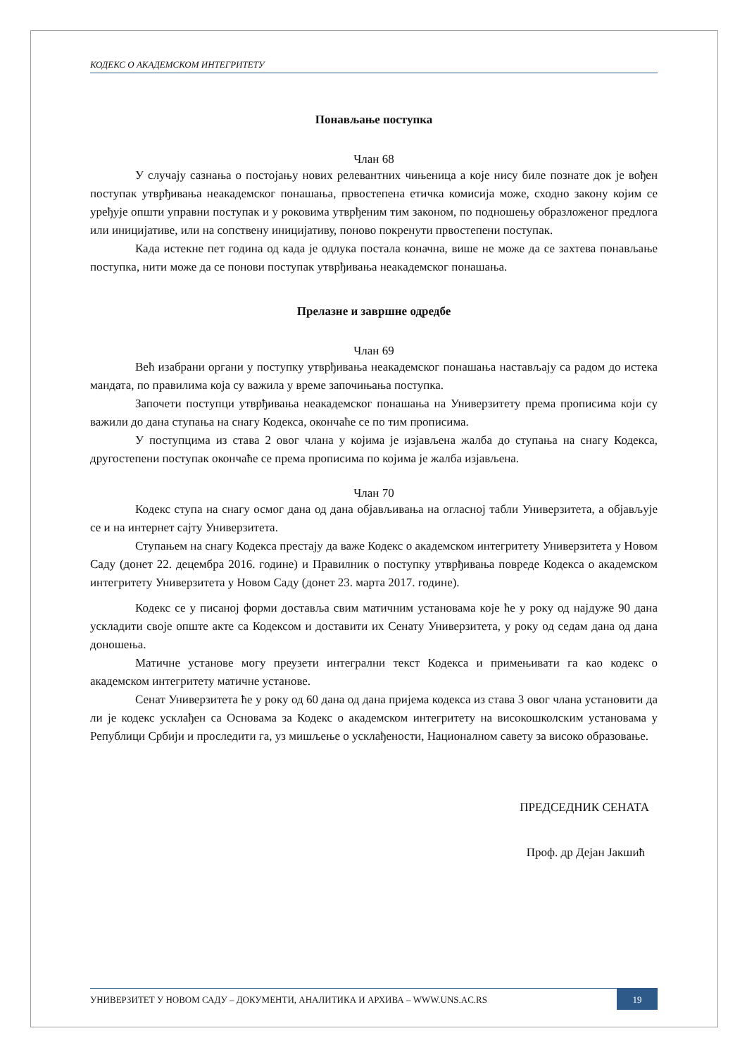КОДЕКС О АКАДЕМСКОМ ИНТЕГРИТЕТУ
Понављање поступка
Члан 68
У случају сазнања о постојању нових релевантних чињеница а које нису биле познате док је вођен поступак утврђивања неакадемског понашања, првостепена етичка комисија може, сходно закону којим се уређује општи управни поступак и у роковима утврђеним тим законом, по подношењу образложеног предлога или иницијативе, или на сопствену иницијативу, поново покренути првостепени поступак.
Када истекне пет година од када је одлука постала коначна, више не може да се захтева понављање поступка, нити може да се понови поступак утврђивања неакадемског понашања.
Прелазне и завршне одредбе
Члан 69
Већ изабрани органи у поступку утврђивања неакадемског понашања настављају са радом до истека мандата, по правилима која су важила у време започињања поступка.
Започети поступци утврђивања неакадемског понашања на Универзитету према прописима који су важили до дана ступања на снагу Кодекса, окончаће се по тим прописима.
У поступцима из става 2 овог члана у којима је изјављена жалба до ступања на снагу Кодекса, другостепени поступак окончаће се према прописима по којима је жалба изјављена.
Члан 70
Кодекс ступа на снагу осмог дана од дана објављивања на огласној табли Универзитета, а објављује се и на интернет сајту Универзитета.
Ступањем на снагу Кодекса престају да важе Кодекс о академском интегритету Универзитета у Новом Саду (донет 22. децембра 2016. године) и Правилник о поступку утврђивања повреде Кодекса о академском интегритету Универзитета у Новом Саду (донет 23. марта 2017. године).
Кодекс се у писаној форми доставља свим матичним установама које ће у року од најдуже 90 дана ускладити своје опште акте са Кодексом и доставити их Сенату Универзитета, у року од седам дана од дана доношења.
Матичне установе могу преузети интегрални текст Кодекса и примењивати га као кодекс о академском интегритету матичне установе.
Сенат Универзитета ће у року од 60 дана од дана пријема кодекса из става 3 овог члана установити да ли је кодекс усклађен са Основама за Кодекс о академском интегритету на високошколским установама у Републици Србији и проследити га, уз мишљење о усклађености, Националном савету за високо образовање.
ПРЕДСЕДНИК СЕНАТА
Проф. др Дејан Јакшић
УНИВЕРЗИТЕТ У НОВОМ САДУ – ДОКУМЕНТИ, АНАЛИТИКА И АРХИВА – WWW.UNS.AC.RS
19